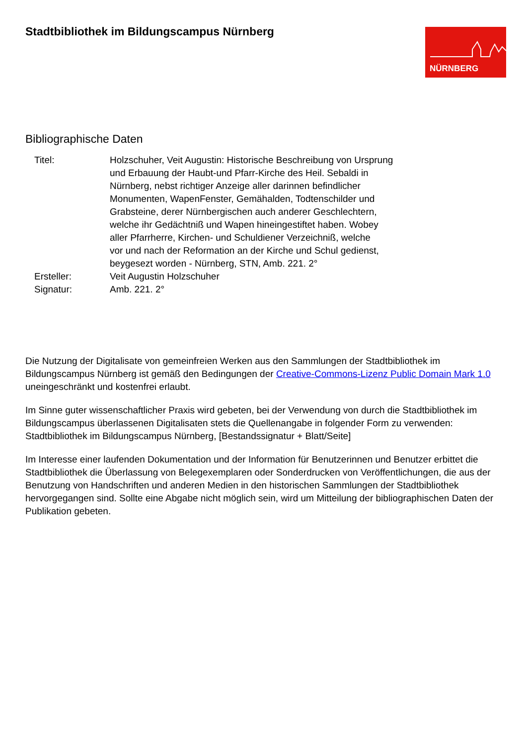Stadtbibliothek im Bildungscampus Nürnberg
NÜRNBERG
Bibliographische Daten
| Titel: | Holzschuher, Veit Augustin: Historische Beschreibung von Ursprung und Erbauung der Haubt-und Pfarr-Kirche des Heil. Sebaldi in Nürnberg, nebst richtiger Anzeige aller darinnen befindlicher Monumenten, WapenFenster, Gemähalden, Todtenschilder und Grabsteine, derer Nürnbergischen auch anderer Geschlechtern, welche ihr Gedächtniß und Wapen hineingestiftet haben. Wobey aller Pfarrherre, Kirchen- und Schuldiener Verzeichniß, welche vor und nach der Reformation an der Kirche und Schul gedienst, beygesezt worden - Nürnberg, STN, Amb. 221. 2° |
| Ersteller: | Veit Augustin Holzschuher |
| Signatur: | Amb. 221. 2° |
Die Nutzung der Digitalisate von gemeinfreien Werken aus den Sammlungen der Stadtbibliothek im Bildungscampus Nürnberg ist gemäß den Bedingungen der Creative-Commons-Lizenz Public Domain Mark 1.0 uneingeschränkt und kostenfrei erlaubt.
Im Sinne guter wissenschaftlicher Praxis wird gebeten, bei der Verwendung von durch die Stadtbibliothek im Bildungscampus überlassenen Digitalisaten stets die Quellenangabe in folgender Form zu verwenden: Stadtbibliothek im Bildungscampus Nürnberg, [Bestandssignatur + Blatt/Seite]
Im Interesse einer laufenden Dokumentation und der Information für Benutzerinnen und Benutzer erbittet die Stadtbibliothek die Überlassung von Belegexemplaren oder Sonderdrucken von Veröffentlichungen, die aus der Benutzung von Handschriften und anderen Medien in den historischen Sammlungen der Stadtbibliothek hervorgegangen sind. Sollte eine Abgabe nicht möglich sein, wird um Mitteilung der bibliographischen Daten der Publikation gebeten.